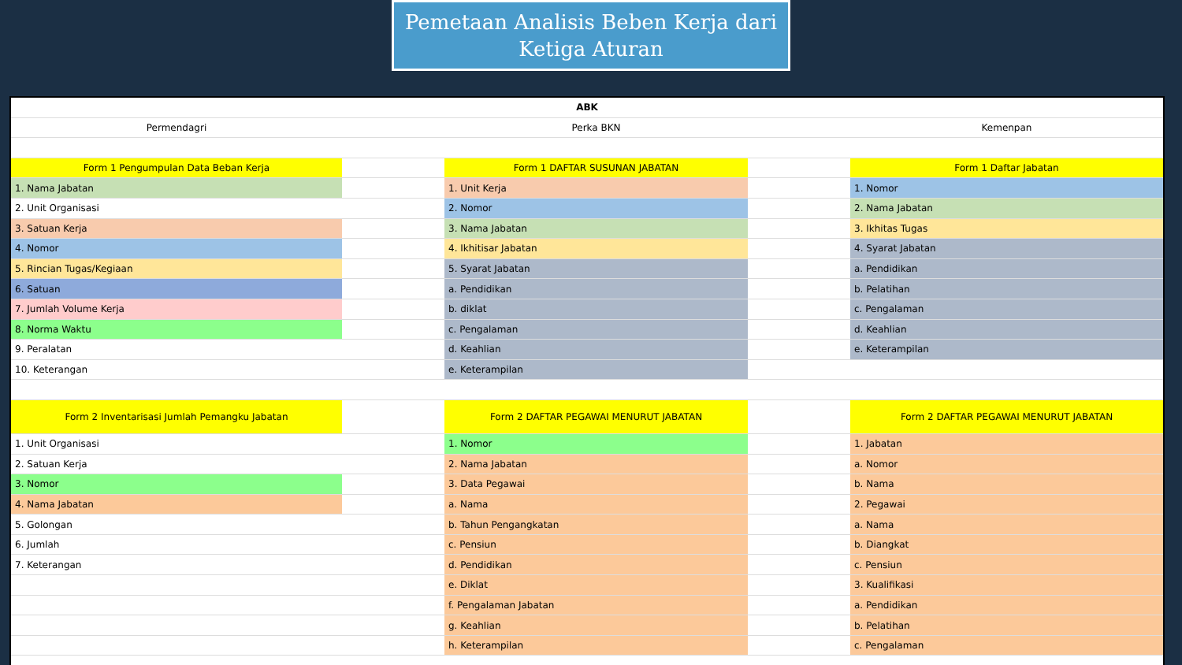Pemetaan Analisis Beben Kerja dari
Ketiga Aturan
| ABK | | | | |
| Permendagri | | Perka BKN | | Kemenpan |
| Form 1 Pengumpulan Data Beban Kerja | | Form 1 DAFTAR SUSUNAN JABATAN | | Form 1 Daftar Jabatan |
| 1. Nama Jabatan | | 1. Unit Kerja | | 1. Nomor |
| 2. Unit Organisasi | | 2. Nomor | | 2. Nama Jabatan |
| 3. Satuan Kerja | | 3. Nama Jabatan | | 3. Ikhitas Tugas |
| 4. Nomor | | 4. Ikhitisar Jabatan | | 4. Syarat Jabatan |
| 5. Rincian Tugas/Kegiaan | | 5. Syarat Jabatan | | a. Pendidikan |
| 6. Satuan | | a. Pendidikan | | b. Pelatihan |
| 7. Jumlah Volume Kerja | | b. diklat | | c. Pengalaman |
| 8. Norma Waktu | | c. Pengalaman | | d. Keahlian |
| 9. Peralatan | | d. Keahlian | | e. Keterampilan |
| 10. Keterangan | | e. Keterampilan | | |
| Form 2 Inventarisasi Jumlah Pemangku Jabatan | | Form 2 DAFTAR PEGAWAI MENURUT JABATAN | | Form 2 DAFTAR PEGAWAI MENURUT JABATAN |
| 1. Unit Organisasi | | 1. Nomor | | 1. Jabatan |
| 2. Satuan Kerja | | 2. Nama Jabatan | | a. Nomor |
| 3. Nomor | | 3. Data Pegawai | | b. Nama |
| 4. Nama Jabatan | | a. Nama | | 2. Pegawai |
| 5. Golongan | | b. Tahun Pengangkatan | | a. Nama |
| 6. Jumlah | | c. Pensiun | | b. Diangkat |
| 7. Keterangan | | d. Pendidikan | | c. Pensiun |
| | | e. Diklat | | 3. Kualifikasi |
| | | f. Pengalaman Jabatan | | a. Pendidikan |
| | | g. Keahlian | | b. Pelatihan |
| | | h. Keterampilan | | c. Pengalaman |